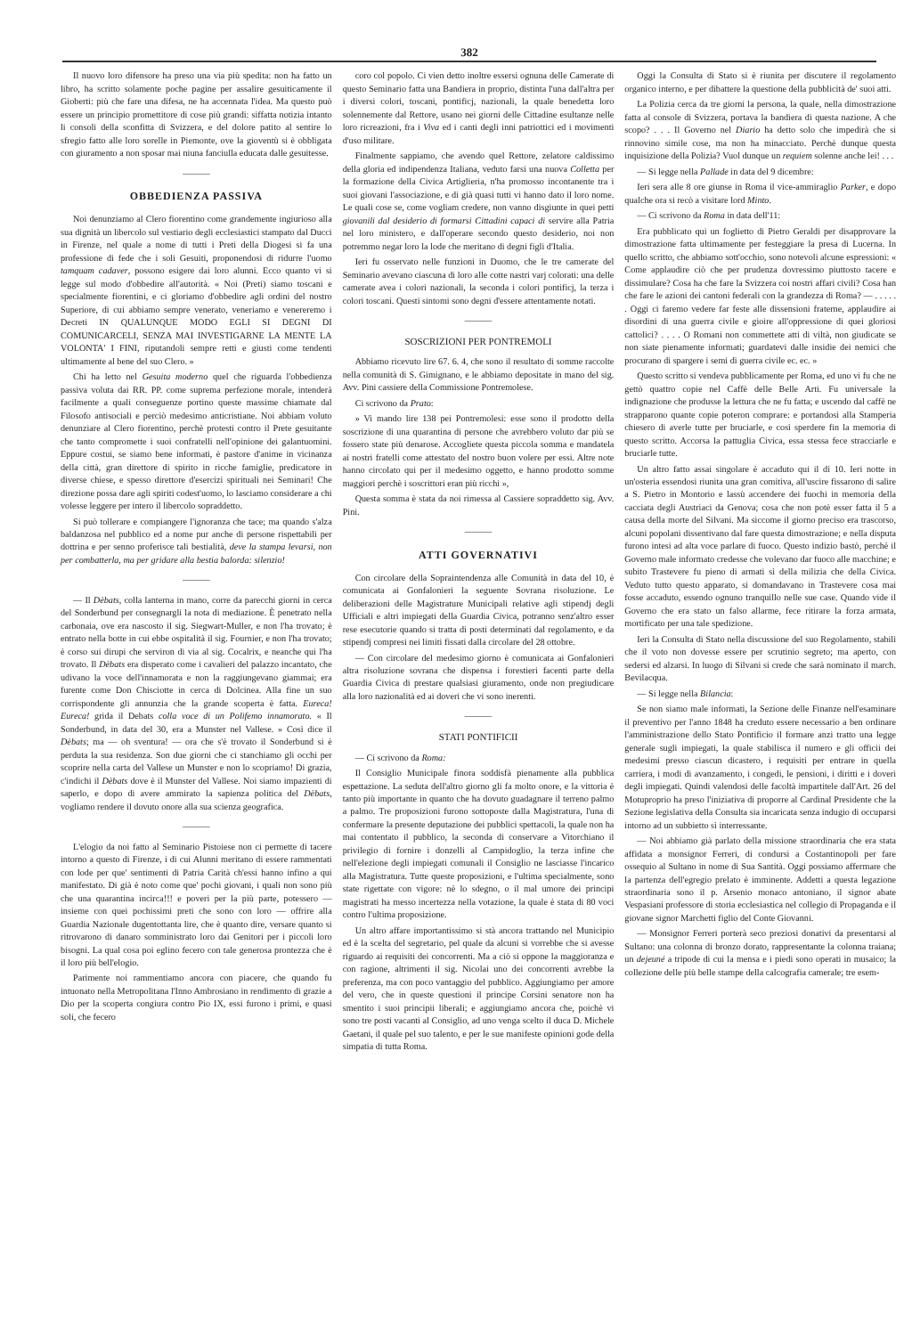382
Il nuovo loro difensore ha preso una via più spedita: non ha fatto un libro, ha scritto solamente poche pagine per assalire gesuiticamente il Gioberti: più che fare una difesa, ne ha accennata l'idea. Ma questo può essere un principio promettitore di cose più grandi: siffatta notizia intanto li consoli della sconfitta di Svizzera, e del dolore patito al sentire lo sfregio fatto alle loro sorelle in Piemonte, ove la gioventù si è obbligata con giuramento a non sposar mai niuna fanciulla educata dalle gesuitesse.
———
OBBEDIENZA PASSIVA
Noi denunziamo al Clero fiorentino come grandemente ingiurioso alla sua dignità un libercolo sul vestiario degli ecclesiastici stampato dal Ducci in Firenze, nel quale a nome di tutti i Preti della Diogesi si fa una professione di fede che i soli Gesuiti, proponendosi di ridurre l'uomo tamquam cadaver, possono esigere dai loro alunni. Ecco quanto vi si legge sul modo d'obbedire all'autorità. « Noi (Preti) siamo toscani e specialmente fiorentini, e ci gloriamo d'obbedire agli ordini del nostro Superiore, di cui abbiamo sempre venerato, veneriamo e venereremo i Decreti IN QUALUNQUE MODO EGLI SI DEGNI DI COMUNICARCELI, SENZA MAI INVESTIGARNE LA MENTE LA VOLONTA' I FINI, riputandoli sempre retti e giusti come tendenti ultimamente al bene del suo Clero. »
Chi ha letto nel Gesuita moderno quel che riguarda l'obbedienza passiva voluta dai RR. PP. come suprema perfezione morale, intenderà facilmente a quali conseguenze portino queste massime chiamate dal Filosofo antisociali e perciò medesimo anticristiane. Noi abbiam voluto denunziare al Clero fiorentino, perchè protesti contro il Prete gesuitante che tanto compromette i suoi confratelli nell'opinione dei galantuomini. Eppure costui, se siamo bene informati, è pastore d'anime in vicinanza della città, gran direttore di spirito in ricche famiglie, predicatore in diverse chiese, e spesso direttore d'esercizi spirituali nei Seminari! Che direzione possa dare agli spiriti codest'uomo, lo lasciamo considerare a chi volesse leggere per intero il libercolo sopraddetto.
Si può tollerare e compiangere l'ignoranza che tace; ma quando s'alza baldanzosa nel pubblico ed a nome pur anche di persone rispettabili per dottrina e per senno proferisce tali bestialità, deve la stampa levarsi, non per combatterla, ma per gridare alla bestia balorda: silenzio!
———
— Il Dèbats, colla lanterna in mano, corre da parecchi giorni in cerca del Sonderbund per consegnargli la nota di mediazione. È penetrato nella carbonaia, ove era nascosto il sig. Siegwart-Muller, e non l'ha trovato; è entrato nella botte in cui ebbe ospitalità il sig. Fournier, e non l'ha trovato; è corso sui dirupi che serviron di via al sig. Cocalrix, e neanche qui l'ha trovato. Il Dèbats era disperato come i cavalieri del palazzo incantato, che udivano la voce dell'innamorata e non la raggiungevano giammai; era furente come Don Chisciotte in cerca di Dolcinea. Alla fine un suo corrispondente gli annunzia che la grande scoperta è fatta. Eureca! Eureca! grida il Debats colla voce di un Polifemo innamorato. « Il Sonderbund, in data del 30, era a Munster nel Vallese. » Così dice il Dèbats; ma — oh sventura! — ora che s'è trovato il Sonderbund si è perduta la sua residenza. Son due giorni che ci stanchiamo gli occhi per scoprire nella carta del Vallese un Munster e non lo scopriamo! Di grazia, c'indichi il Dèbats dove è il Munster del Vallese. Noi siamo impazienti di saperlo, e dopo di avere ammirato la sapienza politica del Dèbats, vogliamo rendere il dovuto onore alla sua scienza geografica.
———
L'elogio da noi fatto al Seminario Pistoiese non ci permette di tacere intorno a questo di Firenze, i di cui Alunni meritano di essere rammentati con lode per que' sentimenti di Patria Carità ch'essi hanno infino a qui manifestato. Di già è noto come que' pochi giovani, i quali non sono più che una quarantina incirca!!! e poveri per la più parte, potessero — insieme con quei pochissimi preti che sono con loro — offrire alla Guardia Nazionale dugentottanta lire, che è quanto dire, versare quanto si ritrovarono di danaro somministrato loro dai Genitori per i piccoli loro bisogni. La qual cosa poi eglino fecero con tale generosa prontezza che è il loro più bell'elogio.
Parimente noi rammentiamo ancora con piacere, che quando fu intuonato nella Metropolitana l'Inno Ambrosiano in rendimento di grazie a Dio per la scoperta congiura contro Pio IX, essi furono i primi, e quasi soli, che fecero
coro col popolo. Ci vien detto inoltre essersi ognuna delle Camerate di questo Seminario fatta una Bandiera in proprio, distinta l'una dall'altra per i diversi colori, toscani, pontificj, nazionali, la quale benedetta loro solennemente dal Rettore, usano nei giorni delle Cittadine esultanze nelle loro ricreazioni, fra i Viva ed i canti degli inni patriottici ed i movimenti d'uso militare.
Finalmente sappiamo, che avendo quel Rettore, zelatore caldissimo della gloria ed indipendenza Italiana, veduto farsi una nuova Colletta per la formazione della Civica Artiglieria, n'ha promosso incontanente tra i suoi giovani l'associazione, e di già quasi tutti vi hanno dato il loro nome. Le quali cose se, come vogliam credere, non vanno disgiunte in quei petti giovanili dal desiderio di formarsi Cittadini capaci di servire alla Patria nel loro ministero, e dall'operare secondo questo desiderio, noi non potremmo negar loro la lode che meritano di degni figli d'Italia.
Ieri fu osservato nelle funzioni in Duomo, che le tre camerate del Seminario avevano ciascuna di loro alle cotte nastri varj colorati: una delle camerate avea i colori nazionali, la seconda i colori pontificj, la terza i colori toscani. Questi sintomi sono degni d'essere attentamente notati.
———
SOSCRIZIONI PER PONTREMOLI
Abbiamo ricevuto lire 67. 6. 4, che sono il resultato di somme raccolte nella comunità di S. Gimignano, e le abbiamo depositate in mano del sig. Avv. Pini cassiere della Commissione Pontremolese.
Ci scrivono da Prato:
» Vi mando lire 138 pei Pontremolesi: esse sono il prodotto della soscrizione di una quarantina di persone che avrebbero voluto dar più se fossero state più denarose. Accogliete questa piccola somma e mandatela ai nostri fratelli come attestato del nostro buon volere per essi. Altre note hanno circolato qui per il medesimo oggetto, e hanno prodotto somme maggiori perchè i soscrittori eran più ricchi »,
Questa somma è stata da noi rimessa al Cassiere sopraddetto sig. Avv. Pini.
———
ATTI GOVERNATIVI
Con circolare della Sopraintendenza alle Comunità in data del 10, è comunicata ai Gonfalonieri la seguente Sovrana risoluzione. Le deliberazioni delle Magistrature Municipali relative agli stipendj degli Ufficiali e altri impiegati della Guardia Civica, potranno senz'altro esser rese esecutorie quando si tratta di posti determinati dal regolamento, e da stipendj compresi nei limiti fissati dalla circolare del 28 ottobre.
— Con circolare del medesimo giorno è comunicata ai Gonfalonieri altra risoluzione sovrana che dispensa i forestieri facenti parte della Guardia Civica di prestare qualsiasi giuramento, onde non pregiudicare alla loro nazionalità ed ai doveri che vi sono inerenti.
———
STATI PONTIFICII
— Ci scrivono da Roma:
Il Consiglio Municipale finora soddisfà pienamente alla pubblica espettazione. La seduta dell'altro giorno gli fa molto onore, e la vittoria è tanto più importante in quanto che ha dovuto guadagnare il terreno palmo a palmo. Tre proposizioni furono sottoposte dalla Magistratura, l'una di confermare la presente deputazione dei pubblici spettacoli, la quale non ha mai contentato il pubblico, la seconda di conservare a Vitorchiano il privilegio di fornire i donzelli al Campidoglio, la terza infine che nell'elezione degli impiegati comunali il Consiglio ne lasciasse l'incarico alla Magistratura. Tutte queste proposizioni, e l'ultima specialmente, sono state rigettate con vigore: nè lo sdegno, o il mal umore dei principi magistrati ha messo incertezza nella votazione, la quale è stata di 80 voci contro l'ultima proposizione.
Un altro affare importantissimo si stà ancora trattando nel Municipio ed è la scelta del segretario, pel quale da alcuni si vorrebbe che si avesse riguardo ai requisiti dei concorrenti. Ma a ciò si oppone la maggioranza e con ragione, altrimenti il sig. Nicolai uno dei concorrenti avrebbe la preferenza, ma con poco vantaggio del pubblico. Aggiungiamo per amore del vero, che in queste questioni il principe Corsini senatore non ha smentito i suoi principii liberali; e aggiungiamo ancora che, poichè vi sono tre posti vacanti al Consiglio, ad uno venga scelto il duca D. Michele Gaetani, il quale pel suo talento, e per le sue manifeste opinioni gode della simpatia di tutta Roma.
Oggi la Consulta di Stato si è riunita per discutere il regolamento organico interno, e per dibattere la questione della pubblicità de' suoi atti.
La Polizia cerca da tre giorni la persona, la quale, nella dimostrazione fatta al console di Svizzera, portava la bandiera di questa nazione. A che scopo? . . . Il Governo nel Diario ha detto solo che impedirà che si rinnovino simile cose, ma non ha minacciato. Perchè dunque questa inquisizione della Polizia? Vuol dunque un requiem solenne anche lei! . . .
— Si legge nella Pallade in data del 9 dicembre:
Ieri sera alle 8 ore giunse in Roma il vice-ammiraglio Parker, e dopo qualche ora si recò a visitare lord Minto.
— Ci scrivono da Roma in data dell'11:
Era pubblicato qui un foglietto di Pietro Geraldi per disapprovare la dimostrazione fatta ultimamente per festeggiare la presa di Lucerna. In quello scritto, che abbiamo sott'occhio, sono notevoli alcune espressioni: « Come applaudire ciò che per prudenza dovressimo piuttosto tacere e dissimulare? Cosa ha che fare la Svizzera coi nostri affari civili? Cosa han che fare le azioni dei cantoni federali con la grandezza di Roma? — . . . . . . Oggi ci faremo vedere far feste alle dissensioni fraterne, applaudire ai disordini di una guerra civile e gioire all'oppressione di quei gloriosi cattolici? . . . . O Romani non commettete atti di viltà, non giudicate se non siate pienamente informati; guardatevi dalle insidie dei nemici che procurano di spargere i semi di guerra civile ec. ec. »
Questo scritto si vendeva pubblicamente per Roma, ed uno vi fu che ne gettò quattro copie nel Caffè delle Belle Arti. Fu universale la indignazione che produsse la lettura che ne fu fatta; e uscendo dal caffè ne strapparono quante copie poteron comprare: e portandosi alla Stamperia chiesero di averle tutte per bruciarle, e così sperdere fin la memoria di questo scritto. Accorsa la pattuglia Civica, essa stessa fece stracciarle e bruciarle tutte.
Un altro fatto assai singolare è accaduto qui il dì 10. Ieri notte in un'osteria essendosi riunita una gran comitiva, all'uscire fissarono di salire a S. Pietro in Montorio e lassù accendere dei fuochi in memoria della cacciata degli Austriaci da Genova; cosa che non potè esser fatta il 5 a causa della morte del Silvani. Ma siccome il giorno preciso era trascorso, alcuni popolani dissentivano dal fare questa dimostrazione; e nella disputa furono intesi ad alta voce parlare di fuoco. Questo indizio bastò, perchè il Governo male informato credesse che volevano dar fuoco alle macchine; e subito Trastevere fu pieno di armati sì della milizia che della Civica. Veduto tutto questo apparato, si domandavano in Trastevere cosa mai fosse accaduto, essendo ognuno tranquillo nelle sue case. Quando vide il Governo che era stato un falso allarme, fece ritirare la forza armata, mortificato per una tale spedizione.
Ieri la Consulta di Stato nella discussione del suo Regolamento, stabilì che il voto non dovesse essere per scrutinio segreto; ma aperto, con sedersi ed alzarsi. In luogo di Silvani si crede che sarà nominato il march. Bevilacqua.
— Si legge nella Bilancia:
Se non siamo male informati, la Sezione delle Finanze nell'esaminare il preventivo per l'anno 1848 ha creduto essere necessario a ben ordinare l'amministrazione dello Stato Pontificio il formare anzi tratto una legge generale sugli impiegati, la quale stabilisca il numero e gli officii dei medesimi presso ciascun dicastero, i requisiti per entrare in quella carriera, i modi di avanzamento, i congedi, le pensioni, i diritti e i doveri degli impiegati. Quindi valendosi delle facoltà impartitele dall'Art. 26 del Motuproprio ha preso l'iniziativa di proporre al Cardinal Presidente che la Sezione legislativa della Consulta sia incaricata senza indugio di occuparsi intorno ad un subbietto sì interressante.
— Noi abbiamo già parlato della missione straordinaria che era stata affidata a monsignor Ferreri, di condursi a Costantinopoli per fare ossequio al Sultano in nome di Sua Santità. Oggi possiamo affermare che la partenza dell'egregio prelato è imminente. Addetti a questa legazione straordinaria sono il p. Arsenio monaco antoniano, il signor abate Vespasiani professore di storia ecclesiastica nel collegio di Propaganda e il giovane signor Marchetti figlio del Conte Giovanni.
— Monsignor Ferreri porterà seco preziosi donativi da presentarsi al Sultano: una colonna di bronzo dorato, rappresentante la colonna traiana; un dejeuné a tripode di cui la mensa e i piedi sono operati in musaico; la collezione delle più belle stampe della calcografia camerale; tre esem-